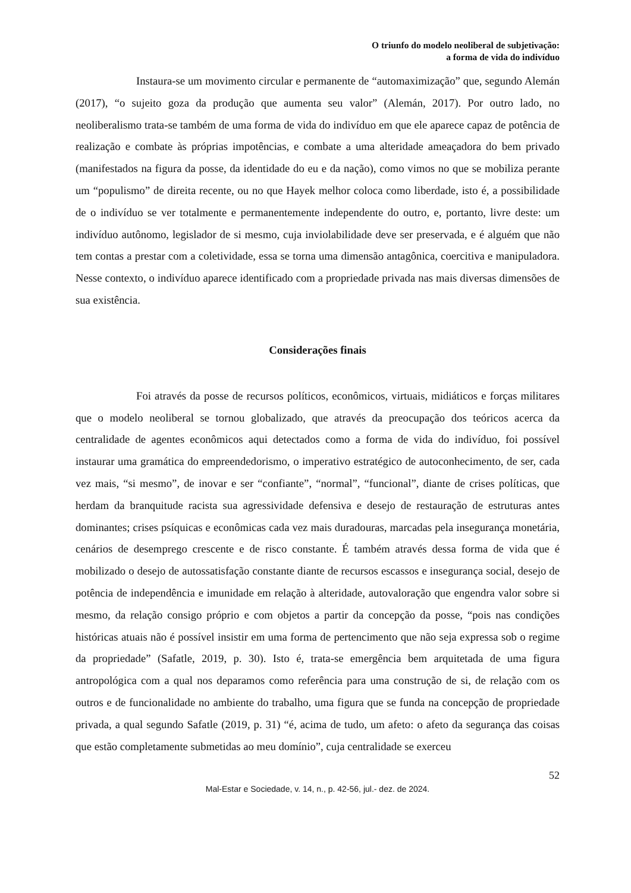O triunfo do modelo neoliberal de subjetivação:
a forma de vida do indivíduo
Instaura-se um movimento circular e permanente de “automaximização” que, segundo Alemán (2017), “o sujeito goza da produção que aumenta seu valor” (Alemán, 2017). Por outro lado, no neoliberalismo trata-se também de uma forma de vida do indivíduo em que ele aparece capaz de potência de realização e combate às próprias impotências, e combate a uma alteridade ameaçadora do bem privado (manifestados na figura da posse, da identidade do eu e da nação), como vimos no que se mobiliza perante um “populismo” de direita recente, ou no que Hayek melhor coloca como liberdade, isto é, a possibilidade de o indivíduo se ver totalmente e permanentemente independente do outro, e, portanto, livre deste: um indivíduo autônomo, legislador de si mesmo, cuja inviolabilidade deve ser preservada, e é alguém que não tem contas a prestar com a coletividade, essa se torna uma dimensão antagônica, coercitiva e manipuladora. Nesse contexto, o indivíduo aparece identificado com a propriedade privada nas mais diversas dimensões de sua existência.
Considerações finais
Foi através da posse de recursos políticos, econômicos, virtuais, midiáticos e forças militares que o modelo neoliberal se tornou globalizado, que através da preocupação dos teóricos acerca da centralidade de agentes econômicos aqui detectados como a forma de vida do indivíduo, foi possível instaurar uma gramática do empreendedorismo, o imperativo estratégico de autoconhecimento, de ser, cada vez mais, “si mesmo”, de inovar e ser “confiante”, “normal”, “funcional”, diante de crises políticas, que herdam da branquitude racista sua agressividade defensiva e desejo de restauração de estruturas antes dominantes; crises psíquicas e econômicas cada vez mais duradouras, marcadas pela insegurança monetária, cenários de desemprego crescente e de risco constante. É também através dessa forma de vida que é mobilizado o desejo de autossatisfação constante diante de recursos escassos e insegurança social, desejo de potência de independência e imunidade em relação à alteridade, autovaloração que engendra valor sobre si mesmo, da relação consigo próprio e com objetos a partir da concepção da posse, “pois nas condições históricas atuais não é possível insistir em uma forma de pertencimento que não seja expressa sob o regime da propriedade” (Safatle, 2019, p. 30). Isto é, trata-se emergência bem arquitetada de uma figura antropológica com a qual nos deparamos como referência para uma construção de si, de relação com os outros e de funcionalidade no ambiente do trabalho, uma figura que se funda na concepção de propriedade privada, a qual segundo Safatle (2019, p. 31) “é, acima de tudo, um afeto: o afeto da segurança das coisas que estão completamente submetidas ao meu domínio”, cuja centralidade se exerceu
52
Mal-Estar e Sociedade, v. 14, n., p. 42-56, jul.- dez. de 2024.